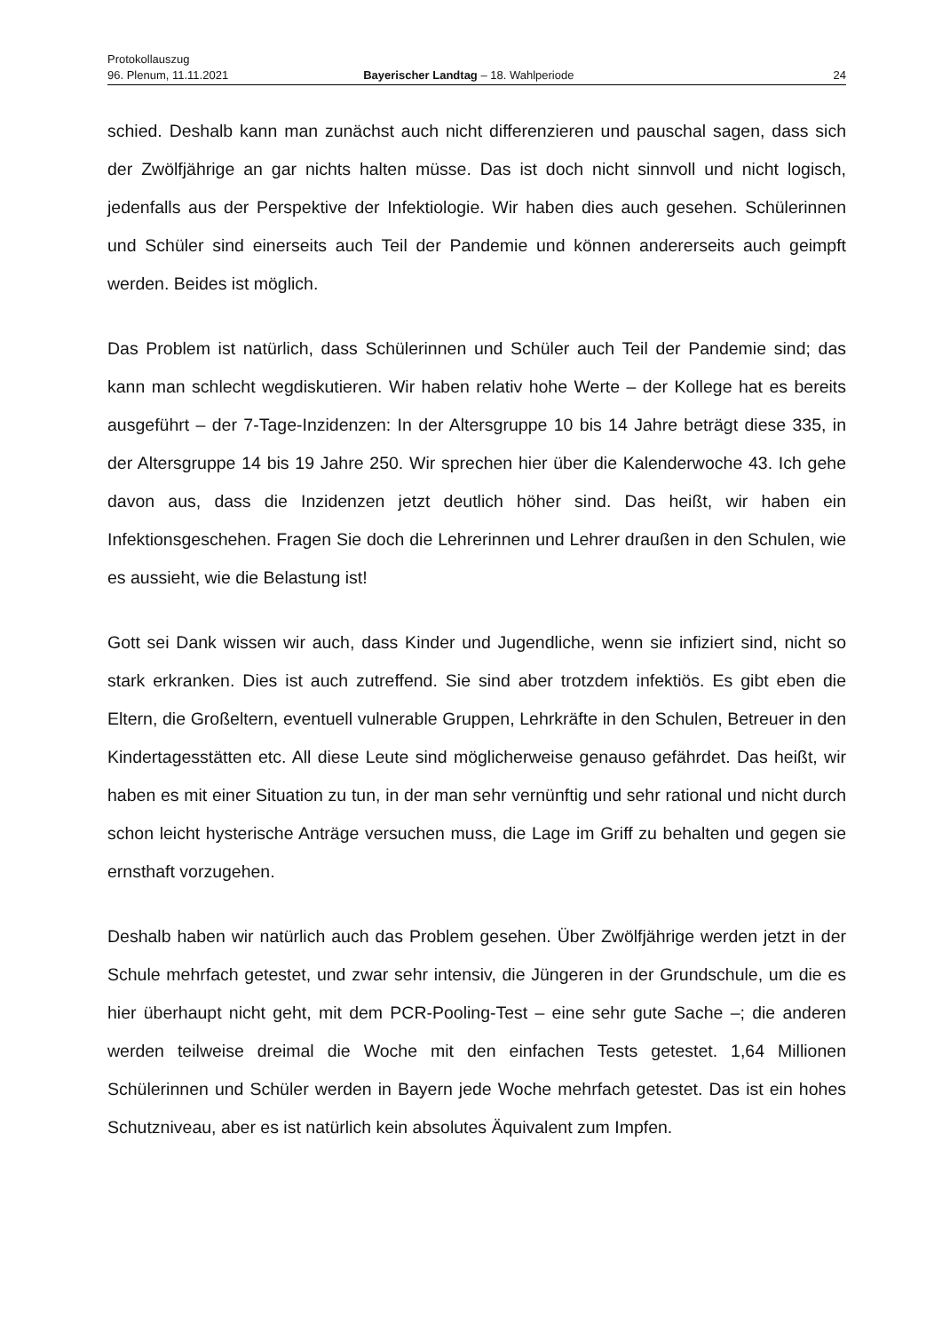Protokollauszug
96. Plenum, 11.11.2021 Bayerischer Landtag – 18. Wahlperiode 24
schied. Deshalb kann man zunächst auch nicht differenzieren und pauschal sagen, dass sich der Zwölfjährige an gar nichts halten müsse. Das ist doch nicht sinnvoll und nicht logisch, jedenfalls aus der Perspektive der Infektiologie. Wir haben dies auch gesehen. Schülerinnen und Schüler sind einerseits auch Teil der Pandemie und können andererseits auch geimpft werden. Beides ist möglich.
Das Problem ist natürlich, dass Schülerinnen und Schüler auch Teil der Pandemie sind; das kann man schlecht wegdiskutieren. Wir haben relativ hohe Werte – der Kollege hat es bereits ausgeführt – der 7-Tage-Inzidenzen: In der Altersgruppe 10 bis 14 Jahre beträgt diese 335, in der Altersgruppe 14 bis 19 Jahre 250. Wir sprechen hier über die Kalenderwoche 43. Ich gehe davon aus, dass die Inzidenzen jetzt deutlich höher sind. Das heißt, wir haben ein Infektionsgeschehen. Fragen Sie doch die Lehrerinnen und Lehrer draußen in den Schulen, wie es aussieht, wie die Belastung ist!
Gott sei Dank wissen wir auch, dass Kinder und Jugendliche, wenn sie infiziert sind, nicht so stark erkranken. Dies ist auch zutreffend. Sie sind aber trotzdem infektiös. Es gibt eben die Eltern, die Großeltern, eventuell vulnerable Gruppen, Lehrkräfte in den Schulen, Betreuer in den Kindertagesstätten etc. All diese Leute sind möglicherweise genauso gefährdet. Das heißt, wir haben es mit einer Situation zu tun, in der man sehr vernünftig und sehr rational und nicht durch schon leicht hysterische Anträge versuchen muss, die Lage im Griff zu behalten und gegen sie ernsthaft vorzugehen.
Deshalb haben wir natürlich auch das Problem gesehen. Über Zwölfjährige werden jetzt in der Schule mehrfach getestet, und zwar sehr intensiv, die Jüngeren in der Grundschule, um die es hier überhaupt nicht geht, mit dem PCR-Pooling-Test – eine sehr gute Sache –; die anderen werden teilweise dreimal die Woche mit den einfachen Tests getestet. 1,64 Millionen Schülerinnen und Schüler werden in Bayern jede Woche mehrfach getestet. Das ist ein hohes Schutzniveau, aber es ist natürlich kein absolutes Äquivalent zum Impfen.